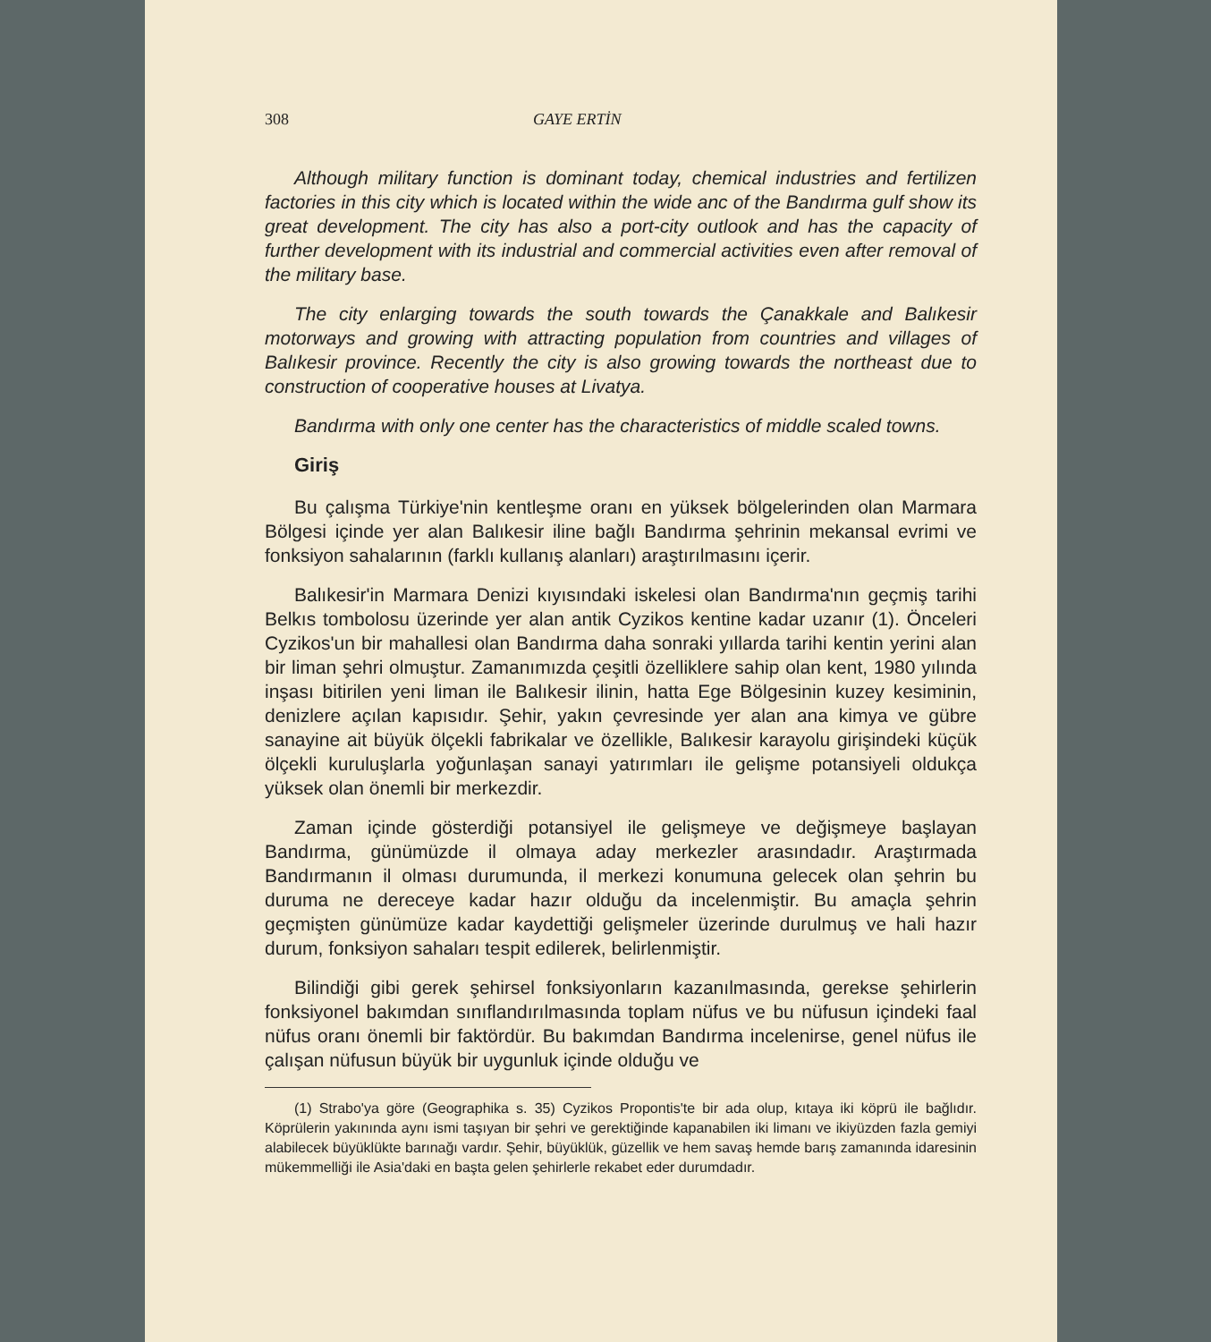308 GAYE ERTİN
Although military function is dominant today, chemical industries and fertilizen factories in this city which is located within the wide anc of the Bandırma gulf show its great development. The city has also a port-city outlook and has the capacity of further development with its industrial and commercial activities even after removal of the military base.
The city enlarging towards the south towards the Çanakkale and Balıkesir motorways and growing with attracting population from countries and villages of Balıkesir province. Recently the city is also growing towards the northeast due to construction of cooperative houses at Livatya.
Bandırma with only one center has the characteristics of middle scaled towns.
Giriş
Bu çalışma Türkiye'nin kentleşme oranı en yüksek bölgelerinden olan Marmara Bölgesi içinde yer alan Balıkesir iline bağlı Bandırma şehrinin mekansal evrimi ve fonksiyon sahalarının (farklı kullanış alanları) araştırılmasını içerir.
Balıkesir'in Marmara Denizi kıyısındaki iskelesi olan Bandırma'nın geçmiş tarihi Belkıs tombolosu üzerinde yer alan antik Cyzikos kentine kadar uzanır (1). Önceleri Cyzikos'un bir mahallesi olan Bandırma daha sonraki yıllarda tarihi kentin yerini alan bir liman şehri olmuştur. Zamanımızda çeşitli özelliklere sahip olan kent, 1980 yılında inşası bitirilen yeni liman ile Balıkesir ilinin, hatta Ege Bölgesinin kuzey kesiminin, denizlere açılan kapısıdır. Şehir, yakın çevresinde yer alan ana kimya ve gübre sanayine ait büyük ölçekli fabrikalar ve özellikle, Balıkesir karayolu girişindeki küçük ölçekli kuruluşlarla yoğunlaşan sanayi yatırımları ile gelişme potansiyeli oldukça yüksek olan önemli bir merkezdir.
Zaman içinde gösterdiği potansiyel ile gelişmeye ve değişmeye başlayan Bandırma, günümüzde il olmaya aday merkezler arasındadır. Araştırmada Bandırmanın il olması durumunda, il merkezi konumuna gelecek olan şehrin bu duruma ne dereceye kadar hazır olduğu da incelenmiştir. Bu amaçla şehrin geçmişten günümüze kadar kaydettiği gelişmeler üzerinde durulmuş ve hali hazır durum, fonksiyon sahaları tespit edilerek, belirlenmiştir.
Bilindiği gibi gerek şehirsel fonksiyonların kazanılmasında, gerekse şehirlerin fonksiyonel bakımdan sınıflandırılmasında toplam nüfus ve bu nüfusun içindeki faal nüfus oranı önemli bir faktördür. Bu bakımdan Bandırma incelenirse, genel nüfus ile çalışan nüfusun büyük bir uygunluk içinde olduğu ve
(1) Strabo'ya göre (Geographika s. 35) Cyzikos Propontis'te bir ada olup, kıtaya iki köprü ile bağlıdır. Köprülerin yakınında aynı ismi taşıyan bir şehri ve gerektiğinde kapanabilen iki limanı ve ikiyüzden fazla gemiyi alabilecek büyüklükte barınağı vardır. Şehir, büyüklük, güzellik ve hem savaş hemde barış zamanında idaresinin mükemmelliği ile Asia'daki en başta gelen şehirlerle rekabet eder durumdadır.